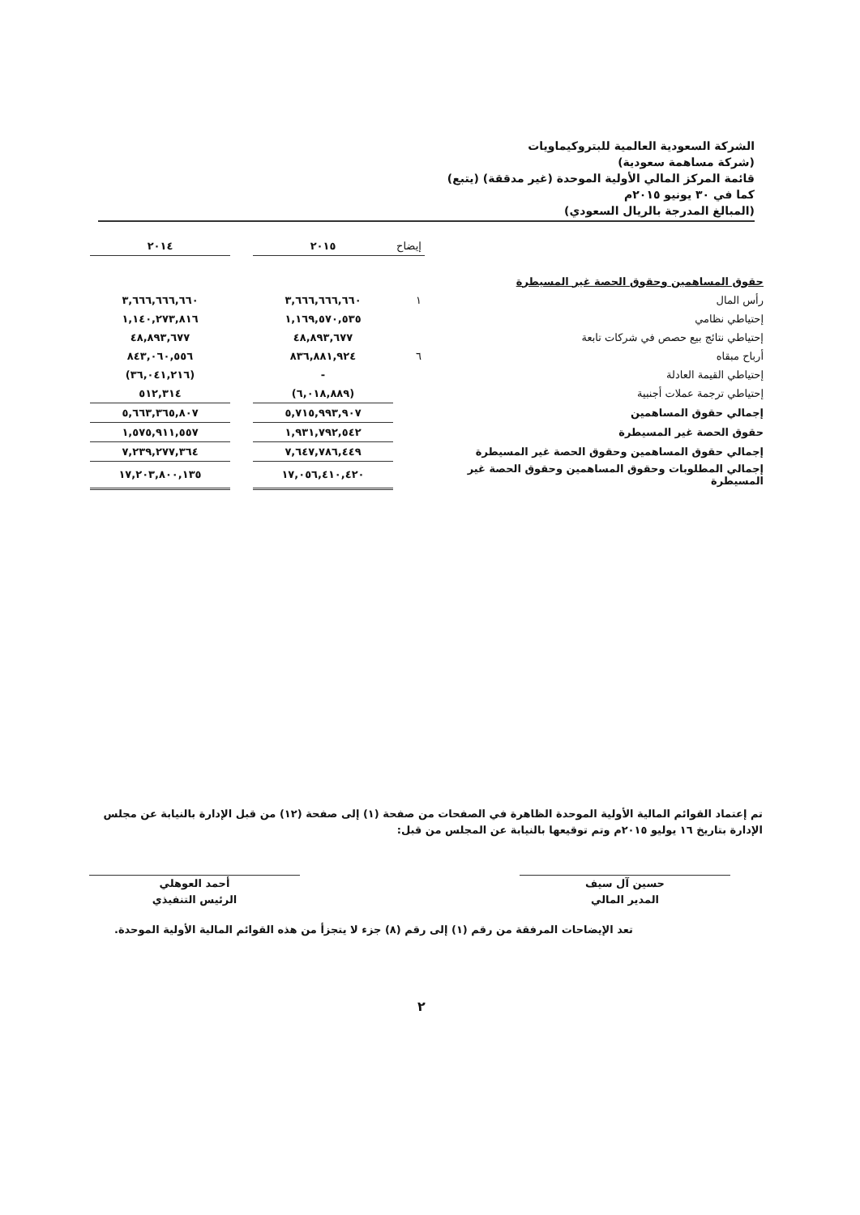الشركة السعودية العالمية للبتروكيماويات
(شركة مساهمة سعودية)
قائمة المركز المالي الأولية الموحدة (غير مدققة) (يتبع)
كما في ٣٠ يونيو ٢٠١٥م
(المبالغ المدرجة بالريال السعودي)
| | إيضاح | ٢٠١٥ | | ٢٠١٤ |
| --- | --- | --- | --- | --- |
| حقوق المساهمين وحقوق الحصة غير المسيطرة | | | | |
| رأس المال | ١ | ٣,٦٦٦,٦٦٦,٦٦٠ | | ٣,٦٦٦,٦٦٦,٦٦٠ |
| إحتياطي نظامي | | ١,١٦٩,٥٧٠,٥٣٥ | | ١,١٤٠,٢٧٣,٨١٦ |
| إحتياطي نتائج بيع حصص في شركات تابعة | | ٤٨,٨٩٣,٦٧٧ | | ٤٨,٨٩٣,٦٧٧ |
| أرباح مبقاه | ٦ | ٨٣٦,٨٨١,٩٢٤ | | ٨٤٣,٠٦٠,٥٥٦ |
| إحتياطي القيمة العادلة | | - | | (٣٦,٠٤١,٢١٦) |
| إحتياطي ترجمة عملات أجنبية | | (٦,٠١٨,٨٨٩) | | ٥١٢,٣١٤ |
| إجمالي حقوق المساهمين | | ٥,٧١٥,٩٩٣,٩٠٧ | | ٥,٦٦٣,٣٦٥,٨٠٧ |
| حقوق الحصة غير المسيطرة | | ١,٩٣١,٧٩٢,٥٤٢ | | ١,٥٧٥,٩١١,٥٥٧ |
| إجمالي حقوق المساهمين وحقوق الحصة غير المسيطرة | | ٧,٦٤٧,٧٨٦,٤٤٩ | | ٧,٢٣٩,٢٧٧,٣٦٤ |
| إجمالي المطلوبات وحقوق المساهمين وحقوق الحصة غير المسيطرة | | ١٧,٠٥٦,٤١٠,٤٢٠ | | ١٧,٢٠٣,٨٠٠,١٣٥ |
تم إعتماد القوائم المالية الأولية الموحدة الظاهرة في الصفحات من صفحة (١) إلى صفحة (١٢) من قبل الإدارة بالنيابة عن مجلس الإدارة بتاريخ ١٦ يوليو ٢٠١٥م وتم توقيعها بالنيابة عن المجلس من قبل:
حسين آل سيف
المدير المالي
أحمد العوهلي
الرئيس التنفيذي
تعد الإيضاحات المرفقة من رقم (١) إلى رقم (٨) جزء لا يتجزأ من هذه القوائم المالية الأولية الموحدة.
٢